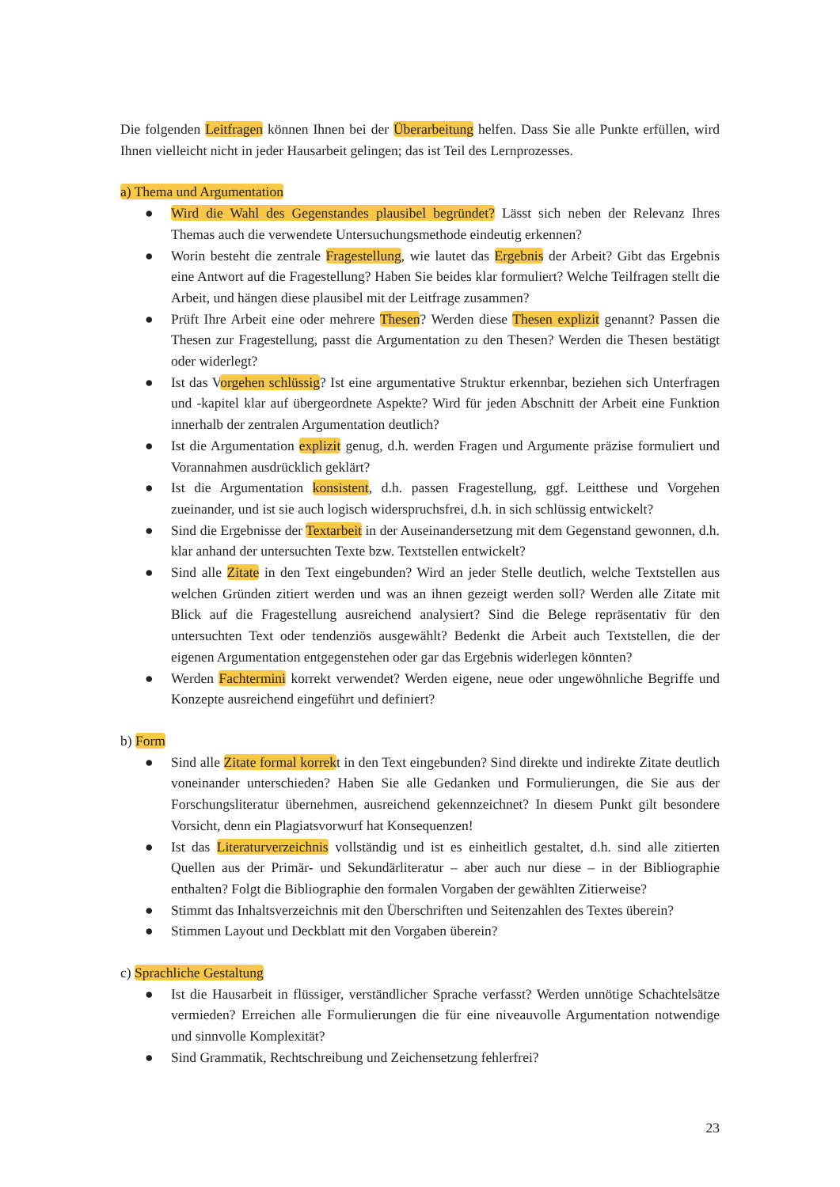Die folgenden Leitfragen können Ihnen bei der Überarbeitung helfen. Dass Sie alle Punkte erfüllen, wird Ihnen vielleicht nicht in jeder Hausarbeit gelingen; das ist Teil des Lernprozesses.
a) Thema und Argumentation
● Wird die Wahl des Gegenstandes plausibel begründet? Lässt sich neben der Relevanz Ihres Themas auch die verwendete Untersuchungsmethode eindeutig erkennen?
● Worin besteht die zentrale Fragestellung, wie lautet das Ergebnis der Arbeit? Gibt das Ergebnis eine Antwort auf die Fragestellung? Haben Sie beides klar formuliert? Welche Teilfragen stellt die Arbeit, und hängen diese plausibel mit der Leitfrage zusammen?
● Prüft Ihre Arbeit eine oder mehrere Thesen? Werden diese Thesen explizit genannt? Passen die Thesen zur Fragestellung, passt die Argumentation zu den Thesen? Werden die Thesen bestätigt oder widerlegt?
● Ist das Vorgehen schlüssig? Ist eine argumentative Struktur erkennbar, beziehen sich Unterfragen und -kapitel klar auf übergeordnete Aspekte? Wird für jeden Abschnitt der Arbeit eine Funktion innerhalb der zentralen Argumentation deutlich?
● Ist die Argumentation explizit genug, d.h. werden Fragen und Argumente präzise formuliert und Vorannahmen ausdrücklich geklärt?
● Ist die Argumentation konsistent, d.h. passen Fragestellung, ggf. Leitthese und Vorgehen zueinander, und ist sie auch logisch widerspruchsfrei, d.h. in sich schlüssig entwickelt?
● Sind die Ergebnisse der Textarbeit in der Auseinandersetzung mit dem Gegenstand gewonnen, d.h. klar anhand der untersuchten Texte bzw. Textstellen entwickelt?
● Sind alle Zitate in den Text eingebunden? Wird an jeder Stelle deutlich, welche Textstellen aus welchen Gründen zitiert werden und was an ihnen gezeigt werden soll? Werden alle Zitate mit Blick auf die Fragestellung ausreichend analysiert? Sind die Belege repräsentativ für den untersuchten Text oder tendenziös ausgewählt? Bedenkt die Arbeit auch Textstellen, die der eigenen Argumentation entgegenstehen oder gar das Ergebnis widerlegen könnten?
● Werden Fachtermini korrekt verwendet? Werden eigene, neue oder ungewöhnliche Begriffe und Konzepte ausreichend eingeführt und definiert?
b) Form
● Sind alle Zitate formal korrekt in den Text eingebunden? Sind direkte und indirekte Zitate deutlich voneinander unterschieden? Haben Sie alle Gedanken und Formulierungen, die Sie aus der Forschungsliteratur übernehmen, ausreichend gekennzeichnet? In diesem Punkt gilt besondere Vorsicht, denn ein Plagiatsvorwurf hat Konsequenzen!
● Ist das Literaturverzeichnis vollständig und ist es einheitlich gestaltet, d.h. sind alle zitierten Quellen aus der Primär- und Sekundärliteratur – aber auch nur diese – in der Bibliographie enthalten? Folgt die Bibliographie den formalen Vorgaben der gewählten Zitierweise?
● Stimmt das Inhaltsverzeichnis mit den Überschriften und Seitenzahlen des Textes überein?
● Stimmen Layout und Deckblatt mit den Vorgaben überein?
c) Sprachliche Gestaltung
● Ist die Hausarbeit in flüssiger, verständlicher Sprache verfasst? Werden unnötige Schachtelsätze vermieden? Erreichen alle Formulierungen die für eine niveauvolle Argumentation notwendige und sinnvolle Komplexität?
● Sind Grammatik, Rechtschreibung und Zeichensetzung fehlerfrei?
23